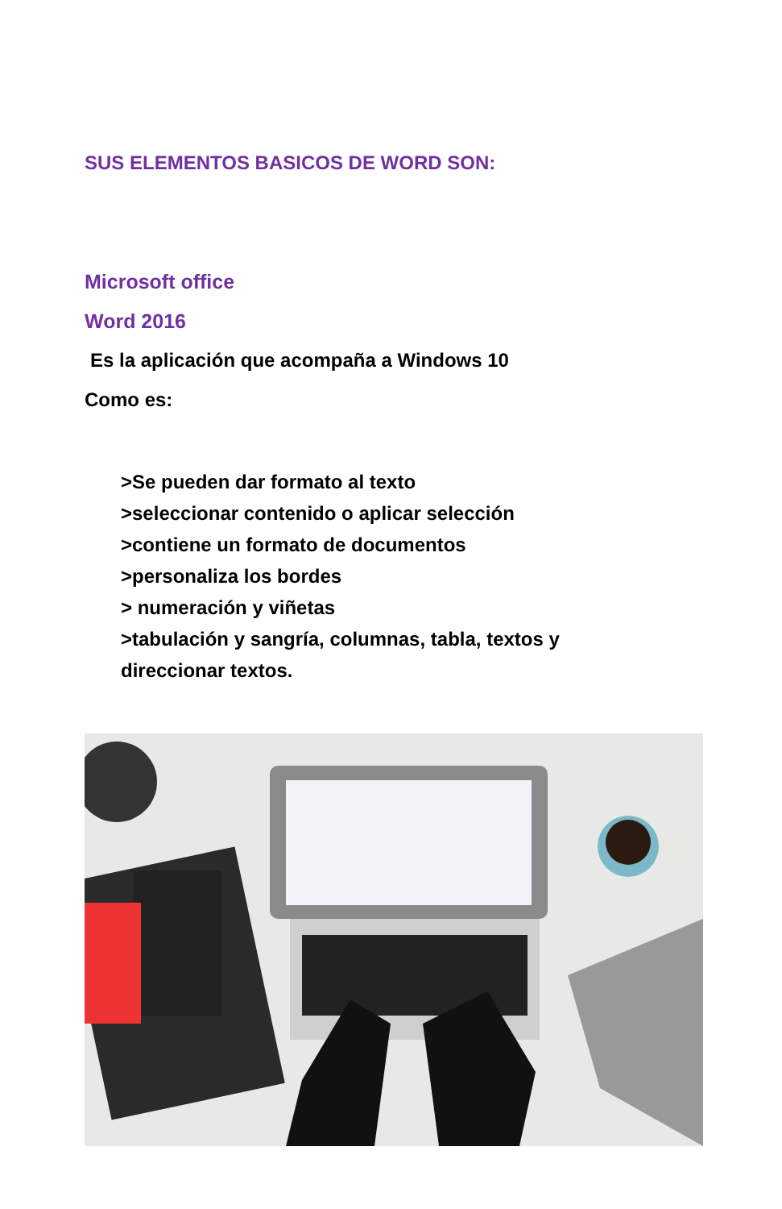SUS ELEMENTOS BASICOS DE WORD SON:
Microsoft office
Word 2016
Es la aplicación que acompaña a Windows 10
Como es:
>Se pueden dar formato al texto
>seleccionar contenido o aplicar selección
>contiene un formato de documentos
>personaliza los bordes
> numeración y viñetas
>tabulación y sangría, columnas, tabla, textos y direccionar textos.